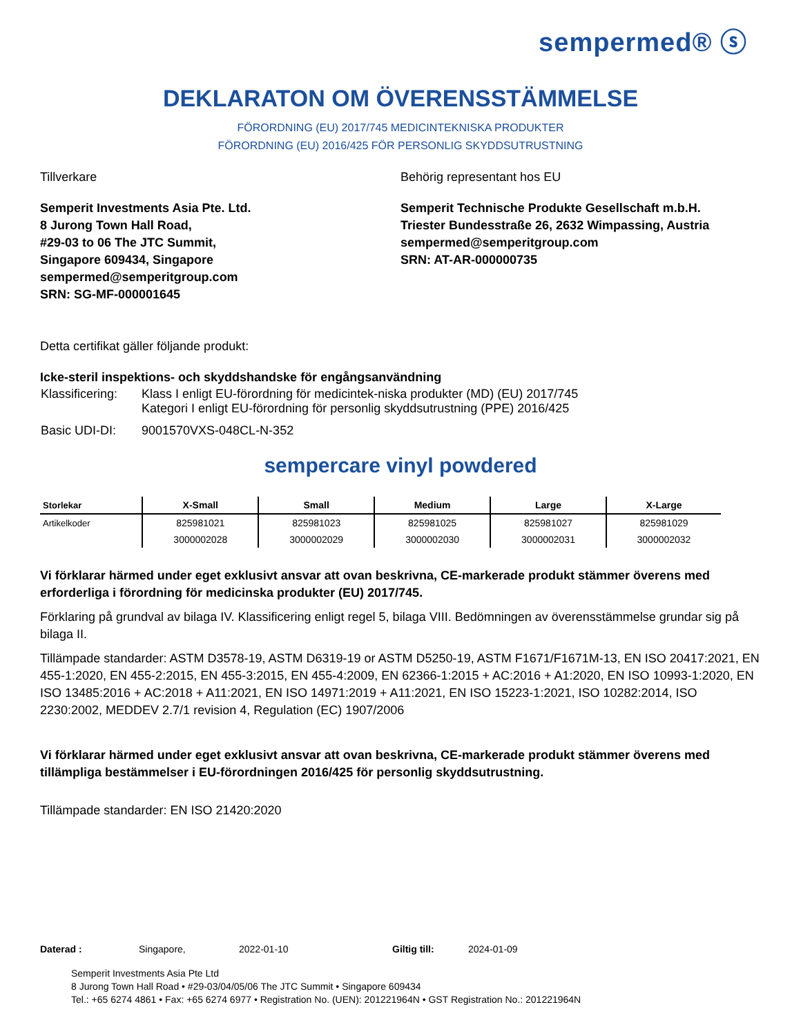sempermed® ⓢ
DEKLARATON OM ÖVERENSSTÄMMELSE
FÖRORDNING (EU) 2017/745 MEDICINTEKNISKA PRODUKTER
FÖRORDNING (EU) 2016/425 FÖR PERSONLIG SKYDDSUTRUSTNING
Tillverkare Behörig representant hos EU
Semperit Investments Asia Pte. Ltd.
8 Jurong Town Hall Road,
#29-03 to 06 The JTC Summit,
Singapore 609434, Singapore
sempermed@semperitgroup.com
SRN: SG-MF-000001645
Semperit Technische Produkte Gesellschaft m.b.H.
Triester Bundesstraße 26, 2632 Wimpassing, Austria
sempermed@semperitgroup.com
SRN: AT-AR-000000735
Detta certifikat gäller följande produkt:
Icke-steril inspektions- och skyddshandske för engångsanvändning
| Klassificering: | Klass I enligt EU-förordning för medicintek-niska produkter (MD) (EU) 2017/745 Kategori I enligt EU-förordning för personlig skyddsutrustning (PPE) 2016/425 |
| Basic UDI-DI: | 9001570VXS-048CL-N-352 |
sempercare vinyl powdered
| Storlekar | X-Small | Small | Medium | Large | X-Large |
| --- | --- | --- | --- | --- | --- |
| Artikelkoder | 825981021 | 825981023 | 825981025 | 825981027 | 825981029 |
| | 3000002028 | 3000002029 | 3000002030 | 3000002031 | 3000002032 |
Vi förklarar härmed under eget exklusivt ansvar att ovan beskrivna, CE-markerade produkt stämmer överens med erforderliga i förordning för medicinska produkter (EU) 2017/745.
Förklaring på grundval av bilaga IV. Klassificering enligt regel 5, bilaga VIII. Bedömningen av överensstämmelse grundar sig på bilaga II.
Tillämpade standarder: ASTM D3578-19, ASTM D6319-19 or ASTM D5250-19, ASTM F1671/F1671M-13, EN ISO 20417:2021, EN 455-1:2020, EN 455-2:2015, EN 455-3:2015, EN 455-4:2009, EN 62366-1:2015 + AC:2016 + A1:2020, EN ISO 10993-1:2020, EN ISO 13485:2016 + AC:2018 + A11:2021, EN ISO 14971:2019 + A11:2021, EN ISO 15223-1:2021, ISO 10282:2014, ISO 2230:2002, MEDDEV 2.7/1 revision 4, Regulation (EC) 1907/2006
Vi förklarar härmed under eget exklusivt ansvar att ovan beskrivna, CE-markerade produkt stämmer överens med tillämpliga bestämmelser i EU-förordningen 2016/425 för personlig skyddsutrustning.
Tillämpade standarder: EN ISO 21420:2020
Daterad : Singapore, 2022-01-10 Giltig till: 2024-01-09
Semperit Investments Asia Pte Ltd
8 Jurong Town Hall Road • #29-03/04/05/06 The JTC Summit • Singapore 609434
Tel.: +65 6274 4861 • Fax: +65 6274 6977 • Registration No. (UEN): 201221964N • GST Registration No.: 201221964N